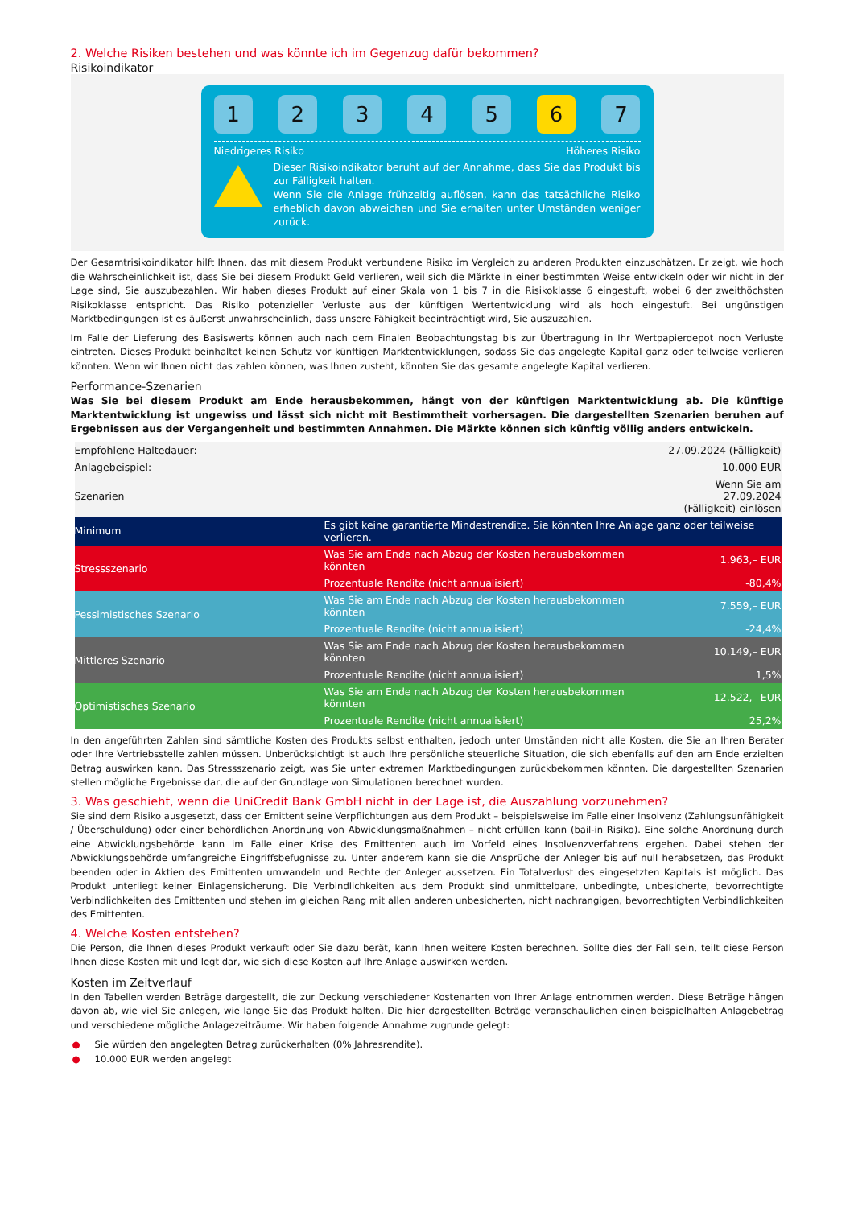2. Welche Risiken bestehen und was könnte ich im Gegenzug dafür bekommen?
Risikoindikator
1 2 3 4 5 6 7
Niedrigeres Risiko Höheres Risiko
Dieser Risikoindikator beruht auf der Annahme, dass Sie das Produkt bis zur Fälligkeit halten.
Wenn Sie die Anlage frühzeitig auflösen, kann das tatsächliche Risiko erheblich davon abweichen und Sie erhalten unter Umständen weniger zurück.
Der Gesamtrisikoindikator hilft Ihnen, das mit diesem Produkt verbundene Risiko im Vergleich zu anderen Produkten einzuschätzen. Er zeigt, wie hoch die Wahrscheinlichkeit ist, dass Sie bei diesem Produkt Geld verlieren, weil sich die Märkte in einer bestimmten Weise entwickeln oder wir nicht in der Lage sind, Sie auszubezahlen. Wir haben dieses Produkt auf einer Skala von 1 bis 7 in die Risikoklasse 6 eingestuft, wobei 6 der zweithöchsten Risikoklasse entspricht. Das Risiko potenzieller Verluste aus der künftigen Wertentwicklung wird als hoch eingestuft. Bei ungünstigen Marktbedingungen ist es äußerst unwahrscheinlich, dass unsere Fähigkeit beeinträchtigt wird, Sie auszuzahlen.
Im Falle der Lieferung des Basiswerts können auch nach dem Finalen Beobachtungstag bis zur Übertragung in Ihr Wertpapierdepot noch Verluste eintreten. Dieses Produkt beinhaltet keinen Schutz vor künftigen Marktentwicklungen, sodass Sie das angelegte Kapital ganz oder teilweise verlieren könnten. Wenn wir Ihnen nicht das zahlen können, was Ihnen zusteht, könnten Sie das gesamte angelegte Kapital verlieren.
Performance-Szenarien
Was Sie bei diesem Produkt am Ende herausbekommen, hängt von der künftigen Marktentwicklung ab. Die künftige Marktentwicklung ist ungewiss und lässt sich nicht mit Bestimmtheit vorhersagen. Die dargestellten Szenarien beruhen auf Ergebnissen aus der Vergangenheit und bestimmten Annahmen. Die Märkte können sich künftig völlig anders entwickeln.
| Empfohlene Haltedauer: | | 27.09.2024 (Fälligkeit) |
| Anlagebeispiel: | | 10.000 EUR |
| Szenarien | | Wenn Sie am 27.09.2024 (Fälligkeit) einlösen |
| Minimum | Es gibt keine garantierte Mindestrendite. Sie könnten Ihre Anlage ganz oder teilweise verlieren. | |
| Stressszenario | Was Sie am Ende nach Abzug der Kosten herausbekommen könnten | 1.963,– EUR |
| | Prozentuale Rendite (nicht annualisiert) | -80,4% |
| Pessimistisches Szenario | Was Sie am Ende nach Abzug der Kosten herausbekommen könnten | 7.559,– EUR |
| | Prozentuale Rendite (nicht annualisiert) | -24,4% |
| Mittleres Szenario | Was Sie am Ende nach Abzug der Kosten herausbekommen könnten | 10.149,– EUR |
| | Prozentuale Rendite (nicht annualisiert) | 1,5% |
| Optimistisches Szenario | Was Sie am Ende nach Abzug der Kosten herausbekommen könnten | 12.522,– EUR |
| | Prozentuale Rendite (nicht annualisiert) | 25,2% |
In den angeführten Zahlen sind sämtliche Kosten des Produkts selbst enthalten, jedoch unter Umständen nicht alle Kosten, die Sie an Ihren Berater oder Ihre Vertriebsstelle zahlen müssen. Unberücksichtigt ist auch Ihre persönliche steuerliche Situation, die sich ebenfalls auf den am Ende erzielten Betrag auswirken kann. Das Stressszenario zeigt, was Sie unter extremen Marktbedingungen zurückbekommen könnten. Die dargestellten Szenarien stellen mögliche Ergebnisse dar, die auf der Grundlage von Simulationen berechnet wurden.
3. Was geschieht, wenn die UniCredit Bank GmbH nicht in der Lage ist, die Auszahlung vorzunehmen?
Sie sind dem Risiko ausgesetzt, dass der Emittent seine Verpflichtungen aus dem Produkt – beispielsweise im Falle einer Insolvenz (Zahlungsunfähigkeit / Überschuldung) oder einer behördlichen Anordnung von Abwicklungsmaßnahmen – nicht erfüllen kann (bail-in Risiko). Eine solche Anordnung durch eine Abwicklungsbehörde kann im Falle einer Krise des Emittenten auch im Vorfeld eines Insolvenzverfahrens ergehen. Dabei stehen der Abwicklungsbehörde umfangreiche Eingriffsbefugnisse zu. Unter anderem kann sie die Ansprüche der Anleger bis auf null herabsetzen, das Produkt beenden oder in Aktien des Emittenten umwandeln und Rechte der Anleger aussetzen. Ein Totalverlust des eingesetzten Kapitals ist möglich. Das Produkt unterliegt keiner Einlagensicherung. Die Verbindlichkeiten aus dem Produkt sind unmittelbare, unbedingte, unbesicherte, bevorrechtigte Verbindlichkeiten des Emittenten und stehen im gleichen Rang mit allen anderen unbesicherten, nicht nachrangigen, bevorrechtigten Verbindlichkeiten des Emittenten.
4. Welche Kosten entstehen?
Die Person, die Ihnen dieses Produkt verkauft oder Sie dazu berät, kann Ihnen weitere Kosten berechnen. Sollte dies der Fall sein, teilt diese Person Ihnen diese Kosten mit und legt dar, wie sich diese Kosten auf Ihre Anlage auswirken werden.
Kosten im Zeitverlauf
In den Tabellen werden Beträge dargestellt, die zur Deckung verschiedener Kostenarten von Ihrer Anlage entnommen werden. Diese Beträge hängen davon ab, wie viel Sie anlegen, wie lange Sie das Produkt halten. Die hier dargestellten Beträge veranschaulichen einen beispielhaften Anlagebetrag und verschiedene mögliche Anlagezeiträume. Wir haben folgende Annahme zugrunde gelegt:
● Sie würden den angelegten Betrag zurückerhalten (0% Jahresrendite).
● 10.000 EUR werden angelegt